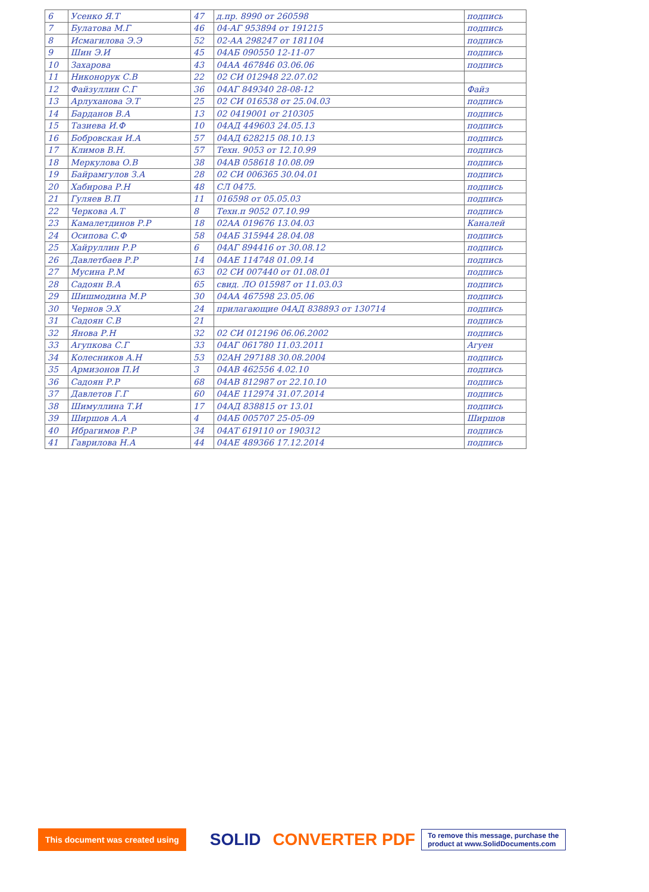| 6 | Усенко Я.Т | 47 | д.пр. 8990 от 260598 | подпись |
| 7 | Булатова М.Г | 46 | 04-АГ 953894 от 191215 | подпись |
| 8 | Исмагилова Э.Э | 52 | 02-АА 298247 от 181104 | подпись |
| 9 | Шин Э.И | 45 | 04АБ 090550 12-11-07 | подпись |
| 10 | Захарова | 43 | 04АА 467846 03.06.06 | подпись |
| 11 | Никонорук С.В | 22 | 02 СИ 012948 22.07.02 | |
| 12 | Файзуллин С.Г | 36 | 04АГ 849340 28-08-12 | Файз |
| 13 | Арлуханова Э.Т | 25 | 02 СИ 016538 от 25.04.03 | подпись |
| 14 | Барданов В.А | 13 | 02 0419001 от 210305 | подпись |
| 15 | Тазиева И.Ф | 10 | 04АД 449603 24.05.13 | подпись |
| 16 | Бобровская И.А | 57 | 04АД 628215 08.10.13 | подпись |
| 17 | Климов В.Н. | 57 | Техн. 9053 от 12.10.99 | подпись |
| 18 | Меркулова О.В | 38 | 04АВ 058618 10.08.09 | подпись |
| 19 | Байрамгулов З.А | 28 | 02 СИ 006365 30.04.01 | подпись |
| 20 | Хабирова Р.Н | 48 | СЛ 0475. | подпись |
| 21 | Гуляев В.П | 11 | 016598 от 05.05.03 | подпись |
| 22 | Черкова А.Т | 8 | Техн.п 9052 07.10.99 | подпись |
| 23 | Камалетдинов Р.Р | 18 | 02АА 019676 13.04.03 | Каналей |
| 24 | Осипова С.Ф | 58 | 04АБ 315944 28.04.08 | подпись |
| 25 | Хайруллин Р.Р | 6 | 04АГ 894416 от 30.08.12 | подпись |
| 26 | Давлетбаев Р.Р | 14 | 04АЕ 114748 01.09.14 | подпись |
| 27 | Мусина Р.М | 63 | 02 СИ 007440 от 01.08.01 | подпись |
| 28 | Садоян В.А | 65 | свид. ЛО 015987 от 11.03.03 | подпись |
| 29 | Шишмодина М.Р | 30 | 04АА 467598 23.05.06 | подпись |
| 30 | Чернов Э.Х | 24 | прилагающие 04АД 838893 от 130714 | подпись |
| 31 | Садоян С.В | 21 | | подпись |
| 32 | Янова Р.Н | 32 | 02 СИ 012196 06.06.2002 | подпись |
| 33 | Агупкова С.Г | 33 | 04АГ 061780 11.03.2011 | Агуен |
| 34 | Колесников А.Н | 53 | 02АН 297188 30.08.2004 | подпись |
| 35 | Армизонов П.И | 3 | 04АВ 462556 4.02.10 | подпись |
| 36 | Садоян Р.Р | 68 | 04АВ 812987 от 22.10.10 | подпись |
| 37 | Давлетов Г.Г | 60 | 04АЕ 112974 31.07.2014 | подпись |
| 38 | Шимуллина Т.И | 17 | 04АД 838815 от 13.01 | подпись |
| 39 | Ширшов А.А | 4 | 04АБ 005707 25-05-09 | Ширшов |
| 40 | Ибрагимов Р.Р | 34 | 04АТ 619110 от 190312 | подпись |
| 41 | Гаврилова Н.А | 44 | 04АЕ 489366 17.12.2014 | подпись |
This document was created using SOLID CONVERTER PDF To remove this message, purchase the
product at www.SolidDocuments.com